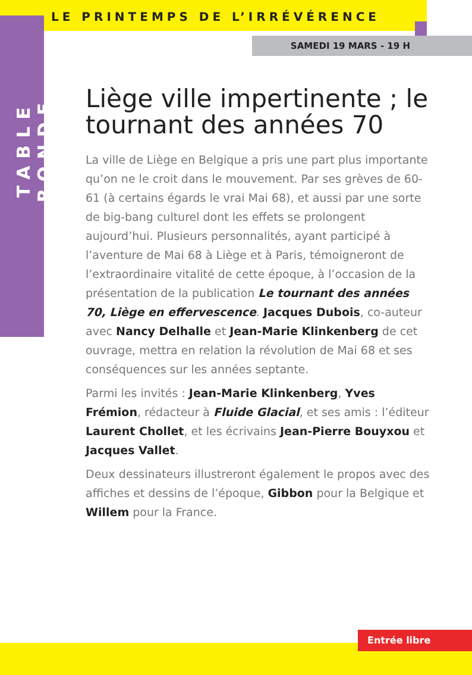LE PRINTEMPS DE L’IRRÉVÉRENCE
SAMEDI 19 MARS - 19 H
TABLE RONDE
Liège ville impertinente ; le tournant des années 70
La ville de Liège en Belgique a pris une part plus importante qu’on ne le croit dans le mouvement. Par ses grèves de 60-61 (à certains égards le vrai Mai 68), et aussi par une sorte de big-bang culturel dont les effets se prolongent aujourd’hui. Plusieurs personnalités, ayant participé à l’aventure de Mai 68 à Liège et à Paris, témoigneront de l’extraordinaire vitalité de cette époque, à l’occasion de la présentation de la publication Le tournant des années 70, Liège en effervescence. Jacques Dubois, co-auteur avec Nancy Delhalle et Jean-Marie Klinkenberg de cet ouvrage, mettra en relation la révolution de Mai 68 et ses conséquences sur les années septante.
Parmi les invités : Jean-Marie Klinkenberg, Yves Frémion, rédacteur à Fluide Glacial, et ses amis : l’éditeur Laurent Chollet, et les écrivains Jean-Pierre Bouyxou et Jacques Vallet.
Deux dessinateurs illustreront également le propos avec des affiches et dessins de l’époque, Gibbon pour la Belgique et Willem pour la France.
Entrée libre